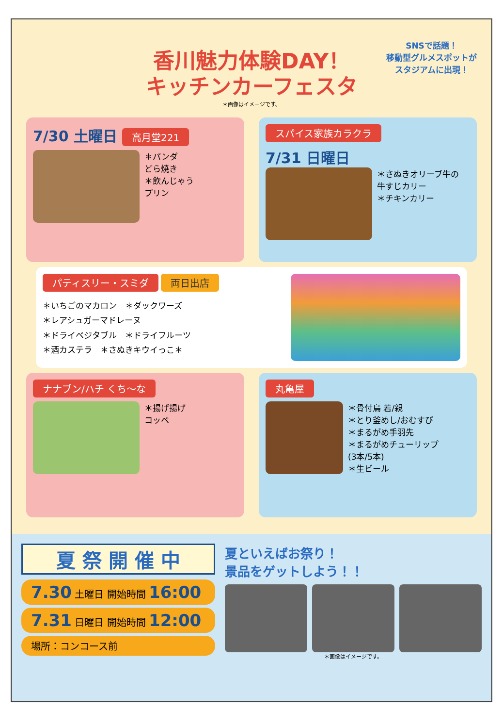SNSで話題！
移動型グルメスポットが
スタジアムに出現！
香川魅力体験DAY！
キッチンカーフェスタ
＊画像はイメージです。
7/30 土曜日 高月堂221
＊パンダ
どら焼き
＊飲んじゃう
プリン
スパイス家族カラクラ 7/31 日曜日
＊さぬきオリーブ牛の
牛すじカリー
＊チキンカリー
パティスリー・スミダ 両日出店
＊いちごのマカロン　＊ダックワーズ
＊レアシュガーマドレーヌ
＊ドライベジタブル　＊ドライフルーツ
＊酒カステラ　＊さぬきキウイっこ＊
ナナブン/ハチ くち〜な
＊揚げ揚げ
コッペ
丸亀屋
＊骨付鳥 若/親
＊とり釜めし/おむすび
＊まるがめ手羽先
＊まるがめチューリップ
(3本/5本)
＊生ビール
夏 祭 開 催 中
7.30 土曜日 開始時間 16:00
7.31 日曜日 開始時間 12:00
場所：コンコース前
夏といえばお祭り！
景品をゲットしよう！！
＊画像はイメージです。